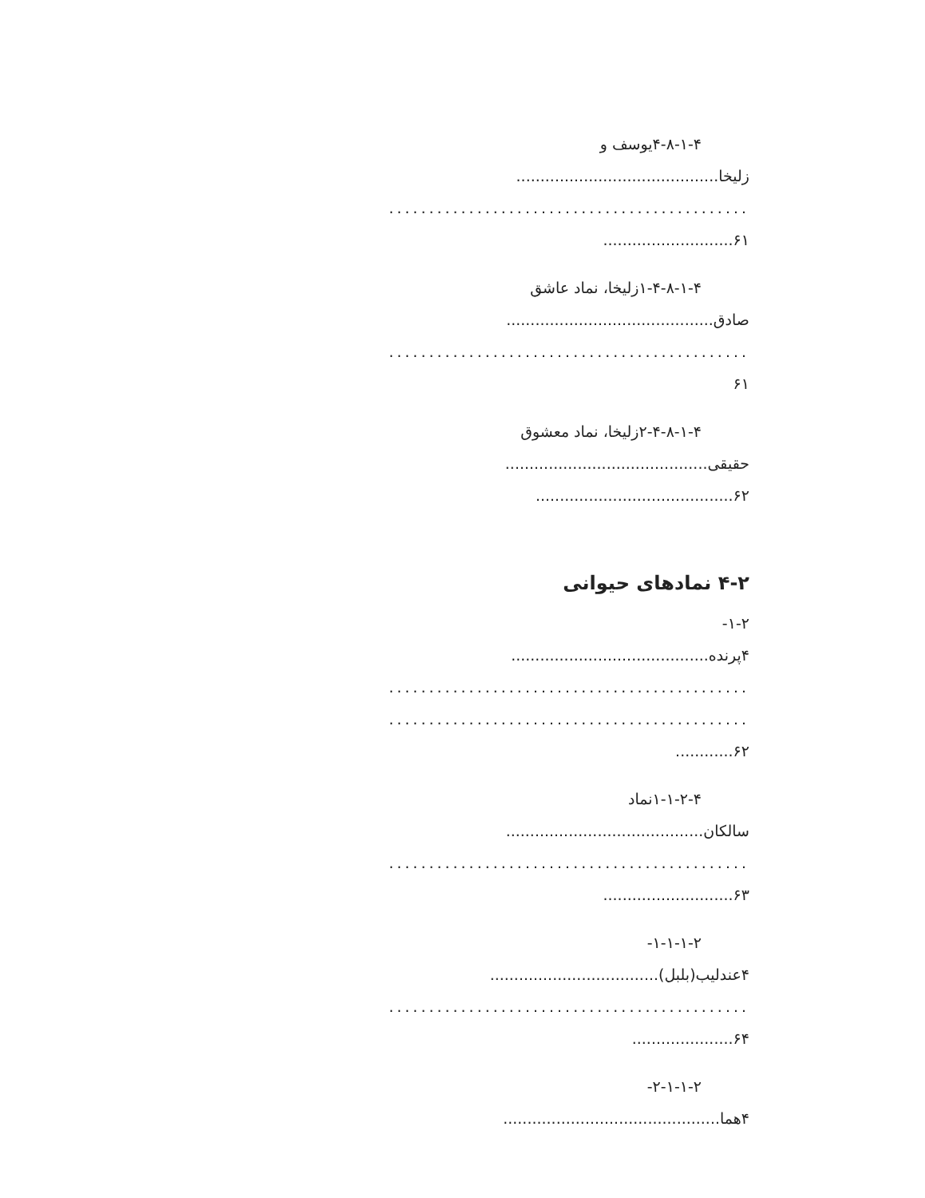۴-۸-۱-۴یوسف و
زلیخا..........................................
.............................................
۶۱...........................
۱-۴-۸-۱-۴زلیخا، نماد عاشق
صادق...........................................
.............................................
۶۱
۲-۴-۸-۱-۴زلیخا، نماد معشوق
حقیقی..........................................
۶۲.........................................
۴-۲ نمادهای حیوانی
۱-۲-
۴پرنده.........................................
.............................................
.............................................
۶۲............
۱-۱-۲-۴نماد
سالکان.........................................
.............................................
۶۳...........................
۱-۱-۱-۲-
۴عندلیب(بلبل)...................................
.............................................
۶۴.....................
۲-۱-۱-۲-
۴هما.............................................